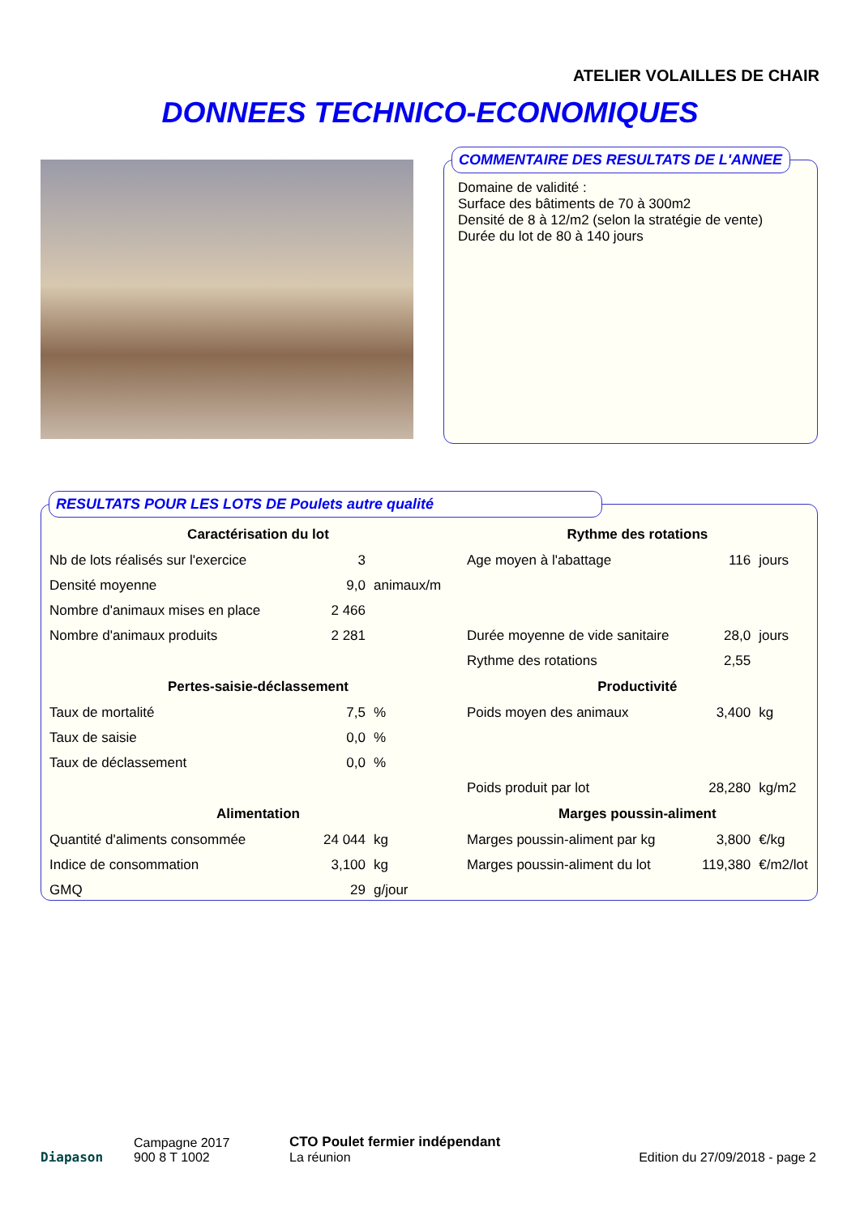ATELIER VOLAILLES DE CHAIR
DONNEES TECHNICO-ECONOMIQUES
Domaine de validité :
Surface des bâtiments de 70 à 300m2
Densité de 8 à 12/m2 (selon la stratégie de vente)
Durée du lot de 80 à 140 jours
COMMENTAIRE DES RESULTATS DE L'ANNEE
| Caractérisation du lot | | | Rythme des rotations | | |
| --- | --- | --- | --- | --- | --- |
| Nb de lots réalisés sur l'exercice | 3 | | Age moyen à l'abattage | 116 | jours |
| Densité moyenne | 9,0 | animaux/m | | | |
| Nombre d'animaux mises en place | 2 466 | | | | |
| Nombre d'animaux produits | 2 281 | | Durée moyenne de vide sanitaire | 28,0 | jours |
| | | | Rythme des rotations | 2,55 | |
| Pertes-saisie-déclassement | | | Productivité | | |
| Taux de mortalité | 7,5 | % | Poids moyen des animaux | 3,400 | kg |
| Taux de saisie | 0,0 | % | | | |
| Taux de déclassement | 0,0 | % | | | |
| | | | Poids produit par lot | 28,280 | kg/m2 |
| Alimentation | | | Marges poussin-aliment | | |
| Quantité d'aliments consommée | 24 044 | kg | Marges poussin-aliment par kg | 3,800 | €/kg |
| Indice de consommation | 3,100 | kg | Marges poussin-aliment du lot | 119,380 | €/m2/lot |
| GMQ | 29 | g/jour | | | |
RESULTATS POUR LES LOTS DE Poulets autre qualité
Diapason
Campagne 2017
900 8 T 1002
CTO Poulet fermier indépendant
La réunion
Edition du 27/09/2018 - page 2